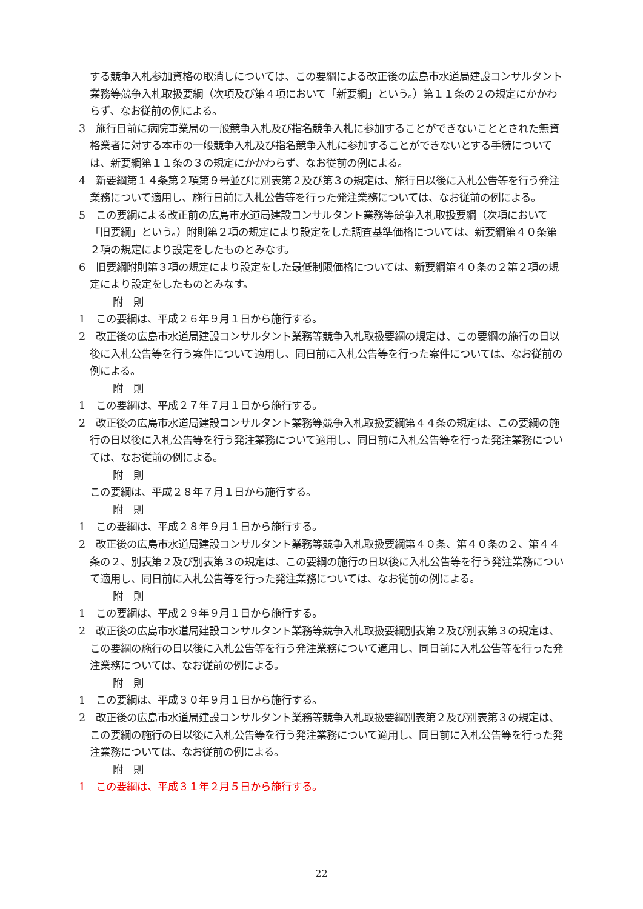する競争入札参加資格の取消しについては、この要綱による改正後の広島市水道局建設コンサルタント業務等競争入札取扱要綱（次項及び第４項において「新要綱」という。）第１１条の２の規定にかかわらず、なお従前の例による。
3　施行日前に病院事業局の一般競争入札及び指名競争入札に参加することができないこととされた無資格業者に対する本市の一般競争入札及び指名競争入札に参加することができないとする手続については、新要綱第１１条の３の規定にかかわらず、なお従前の例による。
4　新要綱第１４条第２項第９号並びに別表第２及び第３の規定は、施行日以後に入札公告等を行う発注業務について適用し、施行日前に入札公告等を行った発注業務については、なお従前の例による。
5　この要綱による改正前の広島市水道局建設コンサルタント業務等競争入札取扱要綱（次項において「旧要綱」という。）附則第２項の規定により設定をした調査基準価格については、新要綱第４０条第２項の規定により設定をしたものとみなす。
6　旧要綱附則第３項の規定により設定をした最低制限価格については、新要綱第４０条の２第２項の規定により設定をしたものとみなす。
附　則
1　この要綱は、平成２６年９月１日から施行する。
2　改正後の広島市水道局建設コンサルタント業務等競争入札取扱要綱の規定は、この要綱の施行の日以後に入札公告等を行う案件について適用し、同日前に入札公告等を行った案件については、なお従前の例による。
附　則
1　この要綱は、平成２７年７月１日から施行する。
2　改正後の広島市水道局建設コンサルタント業務等競争入札取扱要綱第４４条の規定は、この要綱の施行の日以後に入札公告等を行う発注業務について適用し、同日前に入札公告等を行った発注業務については、なお従前の例による。
附　則
この要綱は、平成２８年７月１日から施行する。
附　則
1　この要綱は、平成２８年９月１日から施行する。
2　改正後の広島市水道局建設コンサルタント業務等競争入札取扱要綱第４０条、第４０条の２、第４４条の２、別表第２及び別表第３の規定は、この要綱の施行の日以後に入札公告等を行う発注業務について適用し、同日前に入札公告等を行った発注業務については、なお従前の例による。
附　則
1　この要綱は、平成２９年９月１日から施行する。
2　改正後の広島市水道局建設コンサルタント業務等競争入札取扱要綱別表第２及び別表第３の規定は、この要綱の施行の日以後に入札公告等を行う発注業務について適用し、同日前に入札公告等を行った発注業務については、なお従前の例による。
附　則
1　この要綱は、平成３０年９月１日から施行する。
2　改正後の広島市水道局建設コンサルタント業務等競争入札取扱要綱別表第２及び別表第３の規定は、この要綱の施行の日以後に入札公告等を行う発注業務について適用し、同日前に入札公告等を行った発注業務については、なお従前の例による。
附　則
1　この要綱は、平成３１年２月５日から施行する。
22